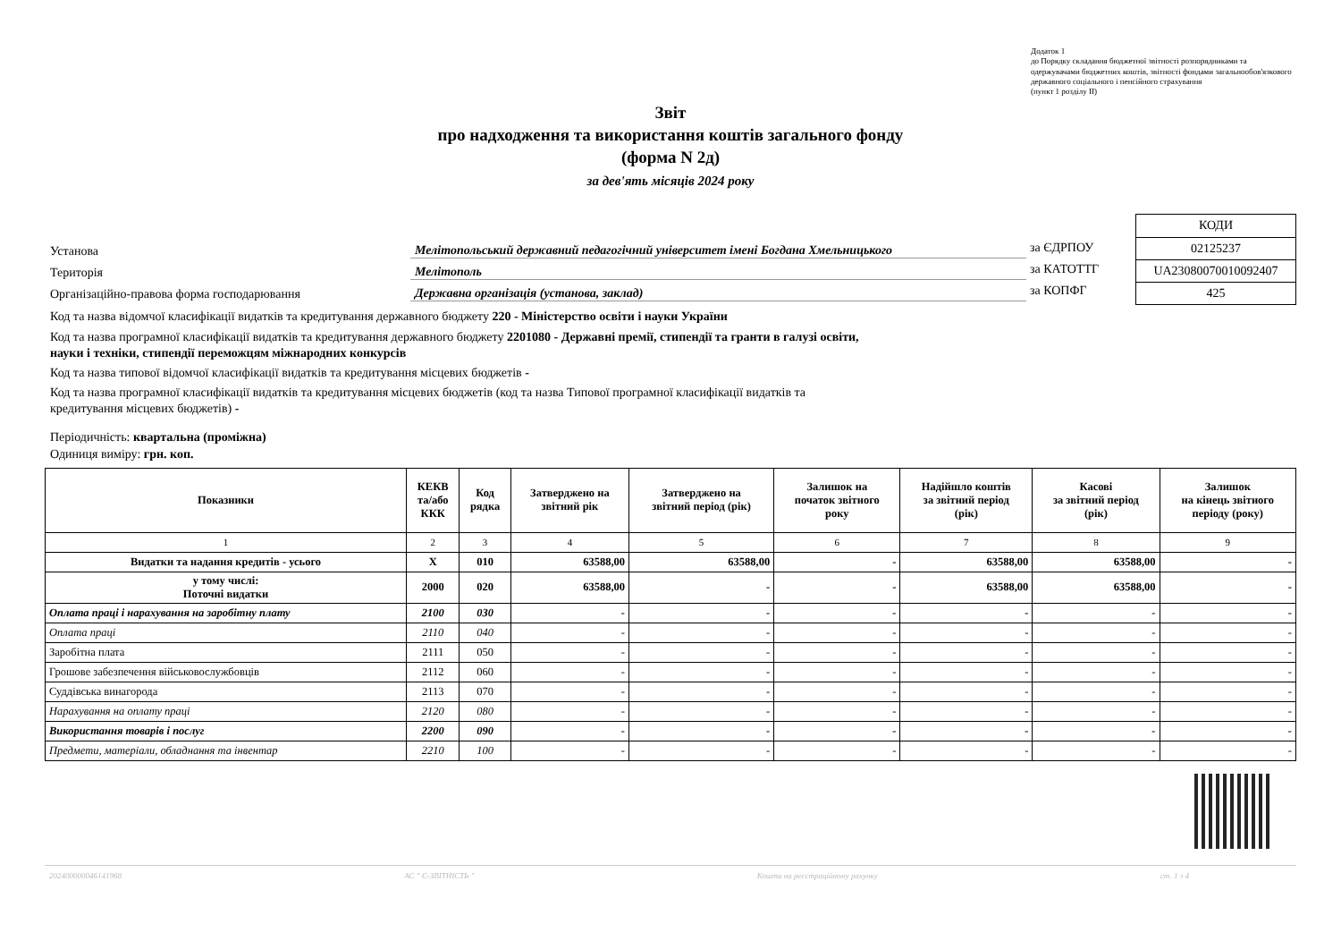Додаток 1
до Порядку складання бюджетної звітності розпорядниками та одержувачами бюджетних коштів, звітності фондами загальнообов'язкового державного соціального і пенсійного страхування
(пункт 1 розділу II)
Звіт
про надходження та використання коштів загального фонду
(форма N 2д)
за дев'ять місяців 2024 року
Установа Мелітопольський державний педагогічний університет імені Богдана Хмельницького
Територія Мелітополь
Організаційно-правова форма господарювання Державна організація (установа, заклад)
за ЄДРПОУ
за КАТОТТГ
за КОПФГ
| КОДИ |
| 02125237 |
| UA23080070010092407 |
| 425 |
Код та назва відомчої класифікації видатків та кредитування державного бюджету 220 - Міністерство освіти і науки України
Код та назва програмної класифікації видатків та кредитування державного бюджету 2201080 - Державні премії, стипендії та гранти в галузі освіти,
науки і техніки, стипендії переможцям міжнародних конкурсів
Код та назва типової відомчої класифікації видатків та кредитування місцевих бюджетів -
Код та назва програмної класифікації видатків та кредитування місцевих бюджетів (код та назва Типової програмної класифікації видатків та
кредитування місцевих бюджетів) -
Періодичність: квартальна (проміжна)
Одиниця виміру: грн. коп.
| Показники | КЕКВ та/або ККК | Код рядка | Затверджено на звітний рік | Затверджено на звітний період (рік) | Залишок на початок звітного року | Надійшло коштів за звітний період (рік) | Касові за звітний період (рік) | Залишок на кінець звітного періоду (року) |
| --- | --- | --- | --- | --- | --- | --- | --- | --- |
| 1 | 2 | 3 | 4 | 5 | 6 | 7 | 8 | 9 |
| Видатки та надання кредитів - усього | X | 010 | 63588,00 | 63588,00 | - | 63588,00 | 63588,00 | - |
| у тому числі: Поточні видатки | 2000 | 020 | 63588,00 | - | - | 63588,00 | 63588,00 | - |
| Оплата праці і нарахування на заробітну плату | 2100 | 030 | - | - | - | - | - | - |
| Оплата праці | 2110 | 040 | - | - | - | - | - | - |
| Заробітна плата | 2111 | 050 | - | - | - | - | - | - |
| Грошове забезпечення військовослужбовців | 2112 | 060 | - | - | - | - | - | - |
| Суддівська винагорода | 2113 | 070 | - | - | - | - | - | - |
| Нарахування на оплату праці | 2120 | 080 | - | - | - | - | - | - |
| Використання товарів і послуг | 2200 | 090 | - | - | - | - | - | - |
| Предмети, матеріали, обладнання та інвентар | 2210 | 100 | - | - | - | - | - | - |
20240000004614196​8 АС " Є-ЗВІТНІСТЬ " Кошти на реєстраційному рахунку ст. 1 з 4